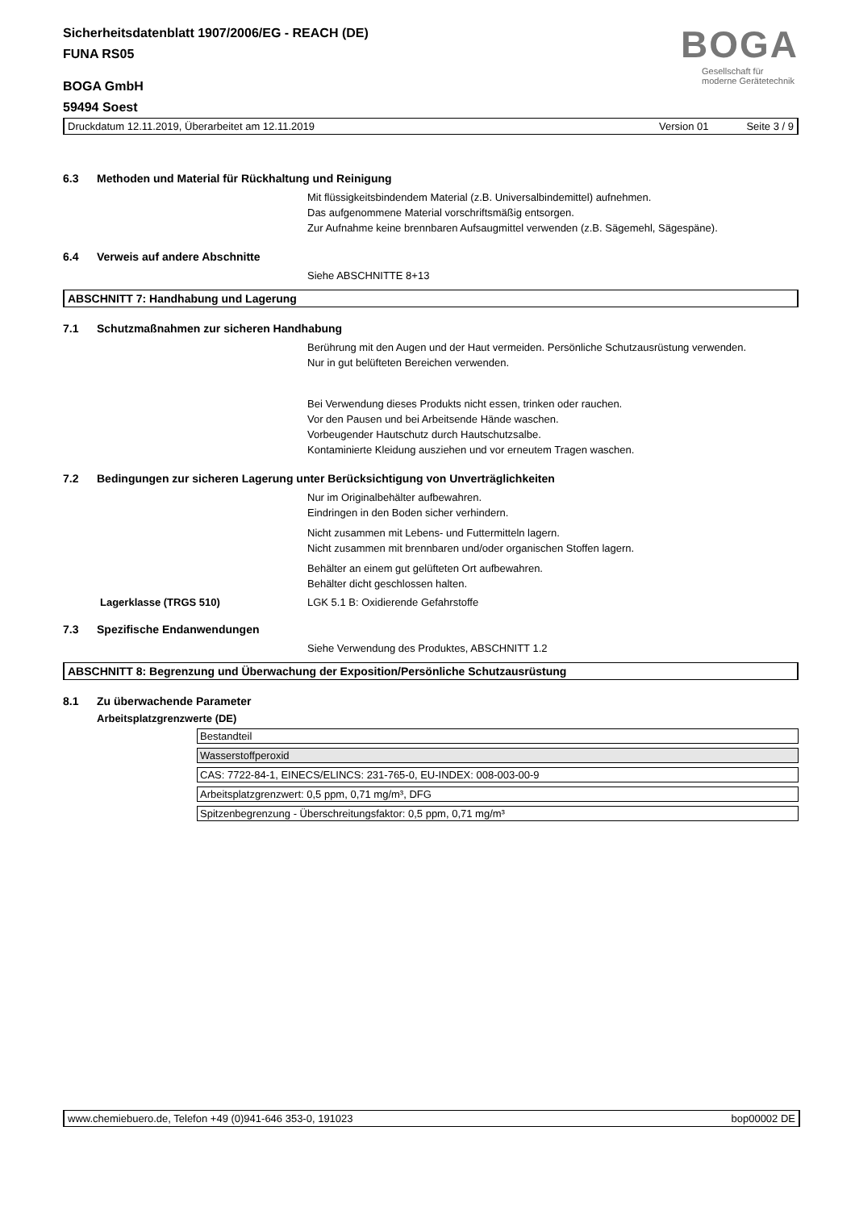Sicherheitsdatenblatt 1907/2006/EG - REACH (DE)
FUNA RS05
BOGA GmbH
59494 Soest
BOGA
Gesellschaft für
moderne Gerätetechnik
Druckdatum 12.11.2019, Überarbeitet am 12.11.2019 Version 01 Seite 3 / 9
6.3 Methoden und Material für Rückhaltung und Reinigung
Mit flüssigkeitsbindendem Material (z.B. Universalbindemittel) aufnehmen.
Das aufgenommene Material vorschriftsmäßig entsorgen.
Zur Aufnahme keine brennbaren Aufsaugmittel verwenden (z.B. Sägemehl, Sägespäne).
6.4 Verweis auf andere Abschnitte
Siehe ABSCHNITTE 8+13
ABSCHNITT 7: Handhabung und Lagerung
7.1 Schutzmaßnahmen zur sicheren Handhabung
Berührung mit den Augen und der Haut vermeiden. Persönliche Schutzausrüstung verwenden.
Nur in gut belüfteten Bereichen verwenden.
Bei Verwendung dieses Produkts nicht essen, trinken oder rauchen.
Vor den Pausen und bei Arbeitsende Hände waschen.
Vorbeugender Hautschutz durch Hautschutzsalbe.
Kontaminierte Kleidung ausziehen und vor erneutem Tragen waschen.
7.2 Bedingungen zur sicheren Lagerung unter Berücksichtigung von Unverträglichkeiten
Nur im Originalbehälter aufbewahren.
Eindringen in den Boden sicher verhindern.
Nicht zusammen mit Lebens- und Futtermitteln lagern.
Nicht zusammen mit brennbaren und/oder organischen Stoffen lagern.
Behälter an einem gut gelüfteten Ort aufbewahren.
Behälter dicht geschlossen halten.
Lagerklasse (TRGS 510) LGK 5.1 B: Oxidierende Gefahrstoffe
7.3 Spezifische Endanwendungen
Siehe Verwendung des Produktes, ABSCHNITT 1.2
ABSCHNITT 8: Begrenzung und Überwachung der Exposition/Persönliche Schutzausrüstung
8.1 Zu überwachende Parameter
Arbeitsplatzgrenzwerte (DE)
| Bestandteil |
| Wasserstoffperoxid |
| CAS: 7722-84-1, EINECS/ELINCS: 231-765-0, EU-INDEX: 008-003-00-9 |
| Arbeitsplatzgrenzwert: 0,5 ppm, 0,71 mg/m³, DFG |
| Spitzenbegrenzung - Überschreitungsfaktor: 0,5 ppm, 0,71 mg/m³ |
www.chemiebuero.de, Telefon +49 (0)941-646 353-0, 191023 bop00002 DE